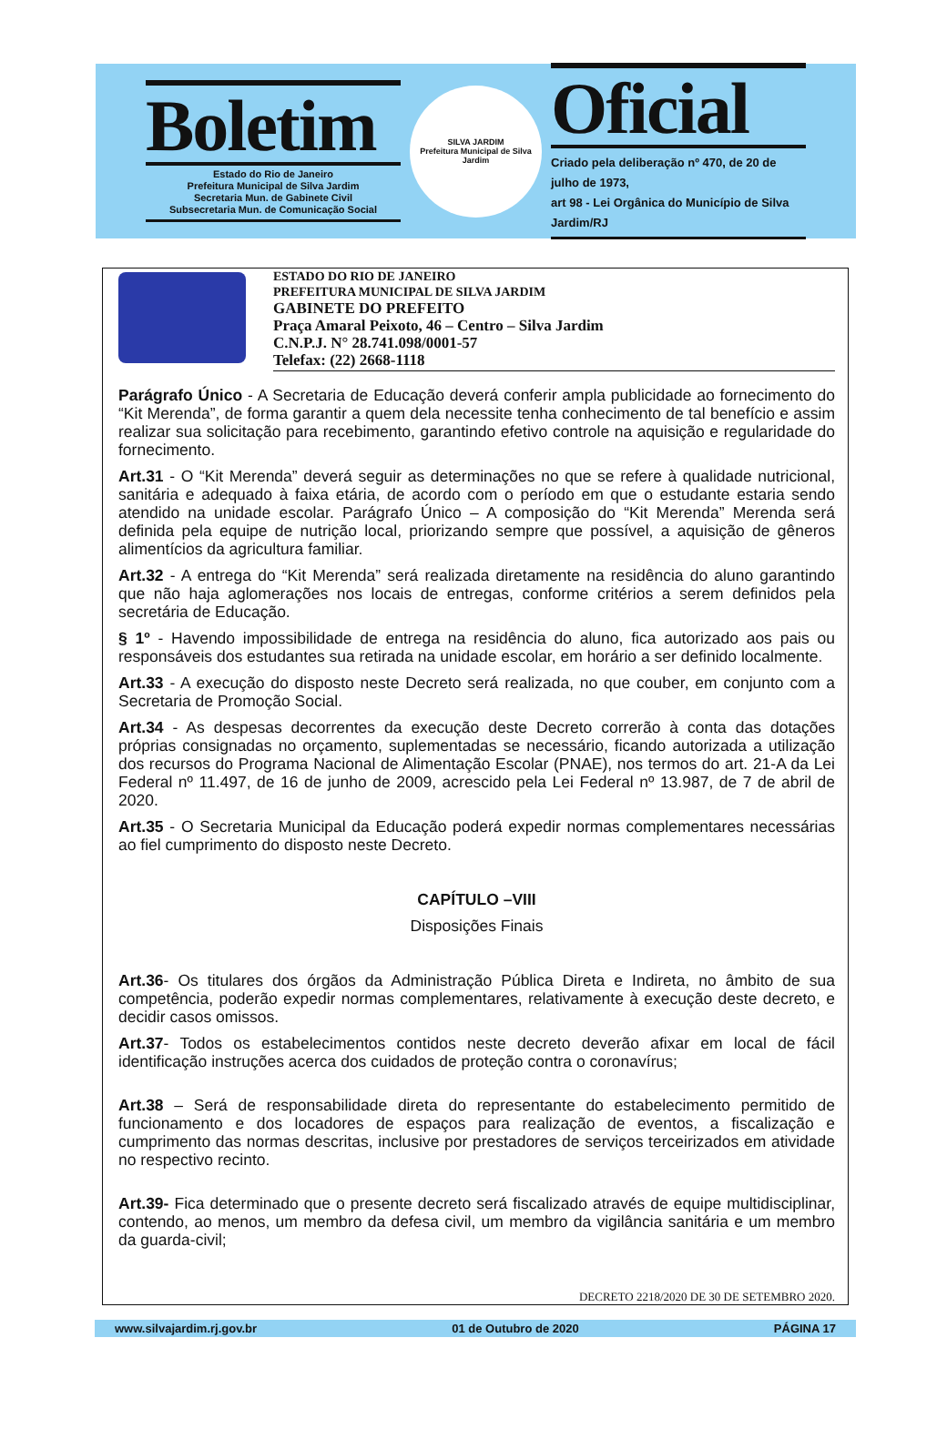Boletim
Estado do Rio de Janeiro
Prefeitura Municipal de Silva Jardim
Secretaria Mun. de Gabinete Civil
Subsecretaria Mun. de Comunicação Social
SILVA JARDIM
Prefeitura Municipal de Silva Jardim
Oficial
Criado pela deliberação nº 470, de 20 de julho de 1973,
art 98 - Lei Orgânica do Município de Silva Jardim/RJ
ESTADO DO RIO DE JANEIRO
PREFEITURA MUNICIPAL DE SILVA JARDIM
GABINETE DO PREFEITO
Praça Amaral Peixoto, 46 – Centro – Silva Jardim
C.N.P.J. N° 28.741.098/0001-57
Telefax: (22) 2668-1118
Parágrafo Único - A Secretaria de Educação deverá conferir ampla publicidade ao fornecimento do “Kit Merenda”, de forma garantir a quem dela necessite tenha conhecimento de tal benefício e assim realizar sua solicitação para recebimento, garantindo efetivo controle na aquisição e regularidade do fornecimento.
Art.31 - O “Kit Merenda” deverá seguir as determinações no que se refere à qualidade nutricional, sanitária e adequado à faixa etária, de acordo com o período em que o estudante estaria sendo atendido na unidade escolar. Parágrafo Único – A composição do “Kit Merenda” Merenda será definida pela equipe de nutrição local, priorizando sempre que possível, a aquisição de gêneros alimentícios da agricultura familiar.
Art.32 - A entrega do “Kit Merenda” será realizada diretamente na residência do aluno garantindo que não haja aglomerações nos locais de entregas, conforme critérios a serem definidos pela secretária de Educação.
§ 1º - Havendo impossibilidade de entrega na residência do aluno, fica autorizado aos pais ou responsáveis dos estudantes sua retirada na unidade escolar, em horário a ser definido localmente.
Art.33 - A execução do disposto neste Decreto será realizada, no que couber, em conjunto com a Secretaria de Promoção Social.
Art.34 - As despesas decorrentes da execução deste Decreto correrão à conta das dotações próprias consignadas no orçamento, suplementadas se necessário, ficando autorizada a utilização dos recursos do Programa Nacional de Alimentação Escolar (PNAE), nos termos do art. 21-A da Lei Federal nº 11.497, de 16 de junho de 2009, acrescido pela Lei Federal nº 13.987, de 7 de abril de 2020.
Art.35 - O Secretaria Municipal da Educação poderá expedir normas complementares necessárias ao fiel cumprimento do disposto neste Decreto.
CAPÍTULO –VIII
Disposições Finais
Art.36- Os titulares dos órgãos da Administração Pública Direta e Indireta, no âmbito de sua competência, poderão expedir normas complementares, relativamente à execução deste decreto, e decidir casos omissos.
Art.37- Todos os estabelecimentos contidos neste decreto deverão afixar em local de fácil identificação instruções acerca dos cuidados de proteção contra o coronavírus;
Art.38 – Será de responsabilidade direta do representante do estabelecimento permitido de funcionamento e dos locadores de espaços para realização de eventos, a fiscalização e cumprimento das normas descritas, inclusive por prestadores de serviços terceirizados em atividade no respectivo recinto.
Art.39- Fica determinado que o presente decreto será fiscalizado através de equipe multidisciplinar, contendo, ao menos, um membro da defesa civil, um membro da vigilância sanitária e um membro da guarda-civil;
DECRETO 2218/2020 DE 30 DE SETEMBRO 2020.
www.silvajardim.rj.gov.br 01 de Outubro de 2020 PÁGINA 17